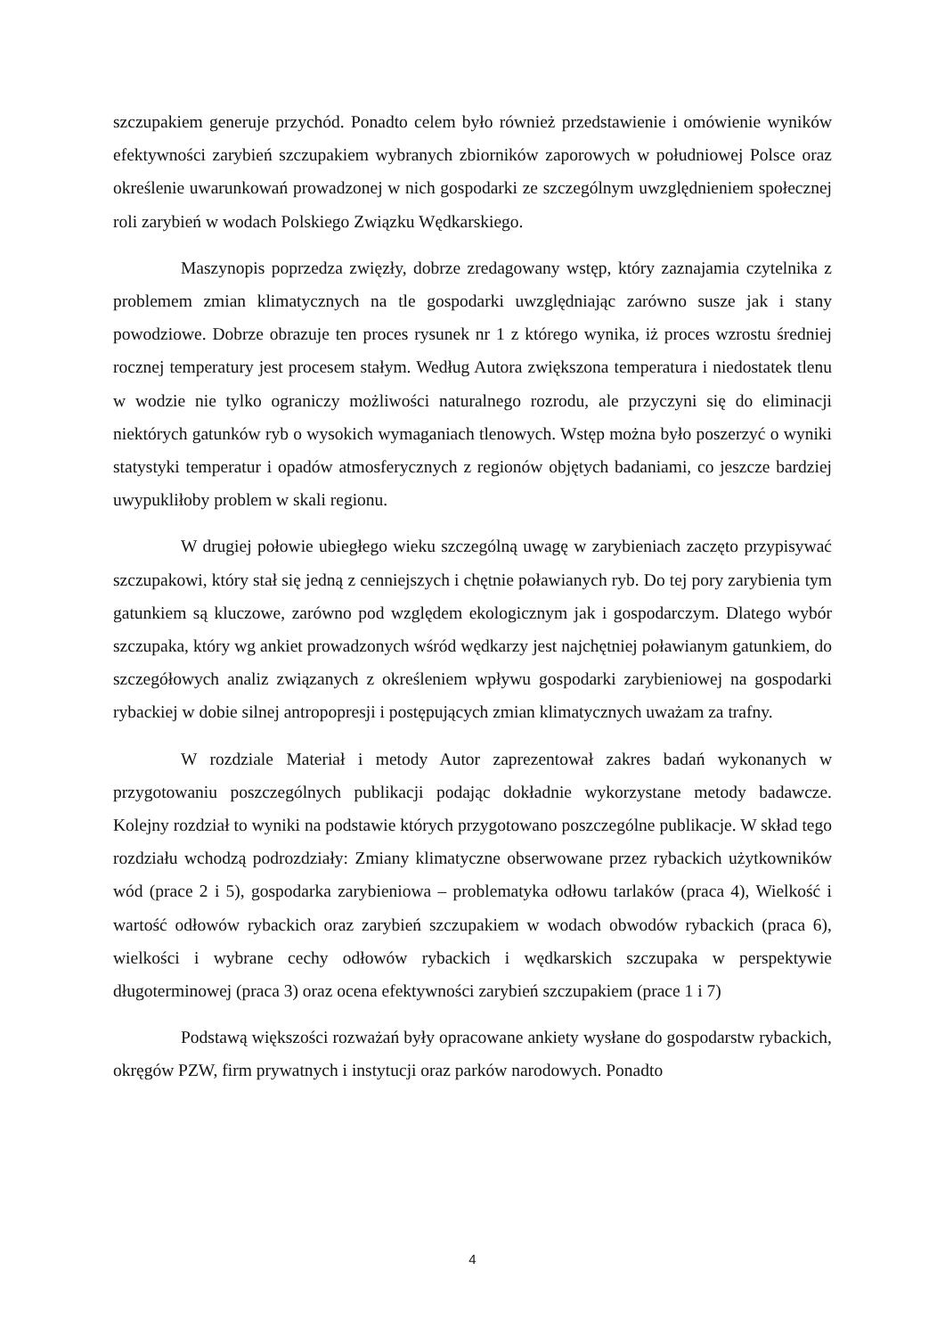szczupakiem generuje przychód. Ponadto celem było również przedstawienie i omówienie wyników efektywności zarybień szczupakiem wybranych zbiorników zaporowych w południowej Polsce oraz określenie uwarunkowań prowadzonej w nich gospodarki ze szczególnym uwzględnieniem społecznej roli zarybień w wodach Polskiego Związku Wędkarskiego.
Maszynopis poprzedza zwięzły, dobrze zredagowany wstęp, który zaznajamia czytelnika z problemem zmian klimatycznych na tle gospodarki uwzględniając zarówno susze jak i stany powodziowe. Dobrze obrazuje ten proces rysunek nr 1 z którego wynika, iż proces wzrostu średniej rocznej temperatury jest procesem stałym. Według Autora zwiększona temperatura i niedostatek tlenu w wodzie nie tylko ograniczy możliwości naturalnego rozrodu, ale przyczyni się do eliminacji niektórych gatunków ryb o wysokich wymaganiach tlenowych. Wstęp można było poszerzyć o wyniki statystyki temperatur i opadów atmosferycznych z regionów objętych badaniami, co jeszcze bardziej uwypukliłoby problem w skali regionu.
W drugiej połowie ubiegłego wieku szczególną uwagę w zarybieniach zaczęto przypisywać szczupakowi, który stał się jedną z cenniejszych i chętnie poławianych ryb. Do tej pory zarybienia tym gatunkiem są kluczowe, zarówno pod względem ekologicznym jak i gospodarczym. Dlatego wybór szczupaka, który wg ankiet prowadzonych wśród wędkarzy jest najchętniej poławianym gatunkiem, do szczegółowych analiz związanych z określeniem wpływu gospodarki zarybieniowej na gospodarki rybackiej w dobie silnej antropopresji i postępujących zmian klimatycznych uważam za trafny.
W rozdziale Materiał i metody Autor zaprezentował zakres badań wykonanych w przygotowaniu poszczególnych publikacji podając dokładnie wykorzystane metody badawcze. Kolejny rozdział to wyniki na podstawie których przygotowano poszczególne publikacje. W skład tego rozdziału wchodzą podrozdziały: Zmiany klimatyczne obserwowane przez rybackich użytkowników wód (prace 2 i 5), gospodarka zarybieniowa – problematyka odłowu tarlaków (praca 4), Wielkość i wartość odłowów rybackich oraz zarybień szczupakiem w wodach obwodów rybackich (praca 6), wielkości i wybrane cechy odłowów rybackich i wędkarskich szczupaka w perspektywie długoterminowej (praca 3) oraz ocena efektywności zarybień szczupakiem (prace 1 i 7)
Podstawą większości rozważań były opracowane ankiety wysłane do gospodarstw rybackich, okręgów PZW, firm prywatnych i instytucji oraz parków narodowych. Ponadto
4